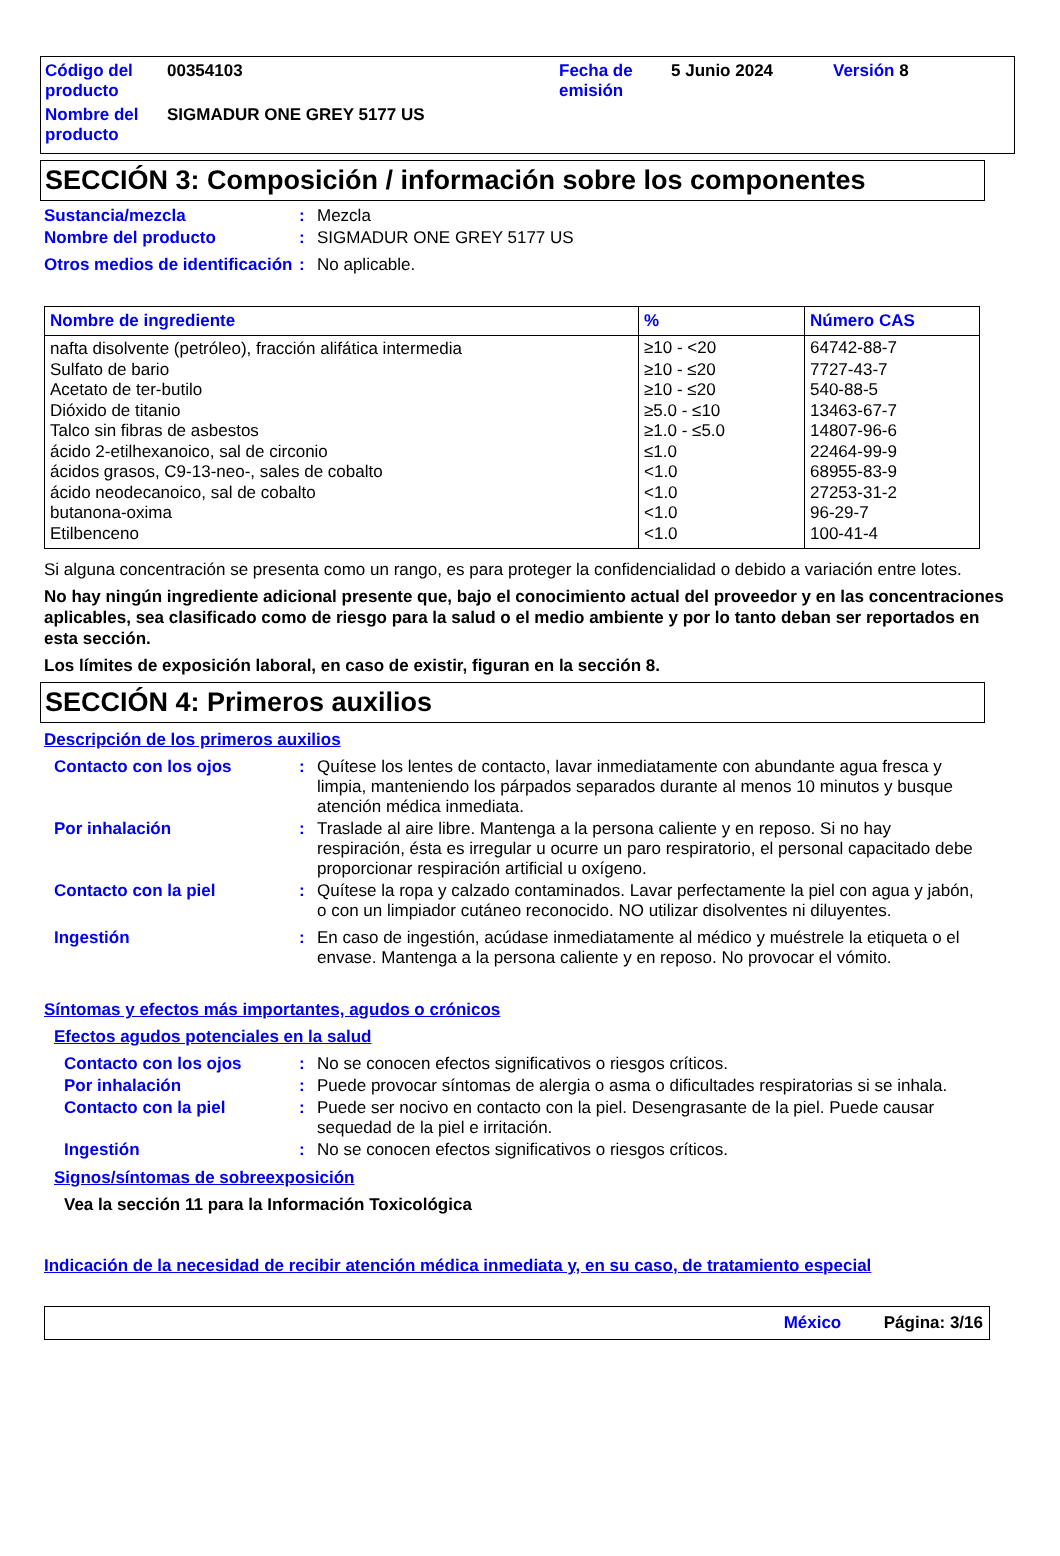| Código del producto | 00354103 | Fecha de emisión | 5 Junio 2024 | Versión 8 |
| Nombre del producto | SIGMADUR ONE GREY 5177 US | | | |
SECCIÓN 3: Composición / información sobre los componentes
| Sustancia/mezcla | : | Mezcla |
| Nombre del producto | : | SIGMADUR ONE GREY 5177 US |
| Otros medios de identificación | : | No aplicable. |
| Nombre de ingrediente | % | Número CAS |
| --- | --- | --- |
| nafta disolvente (petróleo), fracción alifática intermedia | ≥10 - <20 | 64742-88-7 |
| Sulfato de bario | ≥10 - ≤20 | 7727-43-7 |
| Acetato de ter-butilo | ≥10 - ≤20 | 540-88-5 |
| Dióxido de titanio | ≥5.0 - ≤10 | 13463-67-7 |
| Talco sin fibras de asbestos | ≥1.0 - ≤5.0 | 14807-96-6 |
| ácido 2-etilhexanoico, sal de circonio | ≤1.0 | 22464-99-9 |
| ácidos grasos, C9-13-neo-, sales de cobalto | <1.0 | 68955-83-9 |
| ácido neodecanoico, sal de cobalto | <1.0 | 27253-31-2 |
| butanona-oxima | <1.0 | 96-29-7 |
| Etilbenceno | <1.0 | 100-41-4 |
Si alguna concentración se presenta como un rango, es para proteger la confidencialidad o debido a variación entre lotes.
No hay ningún ingrediente adicional presente que, bajo el conocimiento actual del proveedor y en las concentraciones aplicables, sea clasificado como de riesgo para la salud o el medio ambiente y por lo tanto deban ser reportados en esta sección.
Los límites de exposición laboral, en caso de existir, figuran en la sección 8.
SECCIÓN 4: Primeros auxilios
Descripción de los primeros auxilios
| Contacto con los ojos | : | Quítese los lentes de contacto, lavar inmediatamente con abundante agua fresca y limpia, manteniendo los párpados separados durante al menos 10 minutos y busque atención médica inmediata. |
| Por inhalación | : | Traslade al aire libre. Mantenga a la persona caliente y en reposo. Si no hay respiración, ésta es irregular u ocurre un paro respiratorio, el personal capacitado debe proporcionar respiración artificial u oxígeno. |
| Contacto con la piel | : | Quítese la ropa y calzado contaminados. Lavar perfectamente la piel con agua y jabón, o con un limpiador cutáneo reconocido. NO utilizar disolventes ni diluyentes. |
| Ingestión | : | En caso de ingestión, acúdase inmediatamente al médico y muéstrele la etiqueta o el envase. Mantenga a la persona caliente y en reposo. No provocar el vómito. |
Síntomas y efectos más importantes, agudos o crónicos
Efectos agudos potenciales en la salud
| Contacto con los ojos | : | No se conocen efectos significativos o riesgos críticos. |
| Por inhalación | : | Puede provocar síntomas de alergia o asma o dificultades respiratorias si se inhala. |
| Contacto con la piel | : | Puede ser nocivo en contacto con la piel. Desengrasante de la piel. Puede causar sequedad de la piel e irritación. |
| Ingestión | : | No se conocen efectos significativos o riesgos críticos. |
Signos/síntomas de sobreexposición
Vea la sección 11 para la Información Toxicológica
Indicación de la necesidad de recibir atención médica inmediata y, en su caso, de tratamiento especial
México Página: 3/16